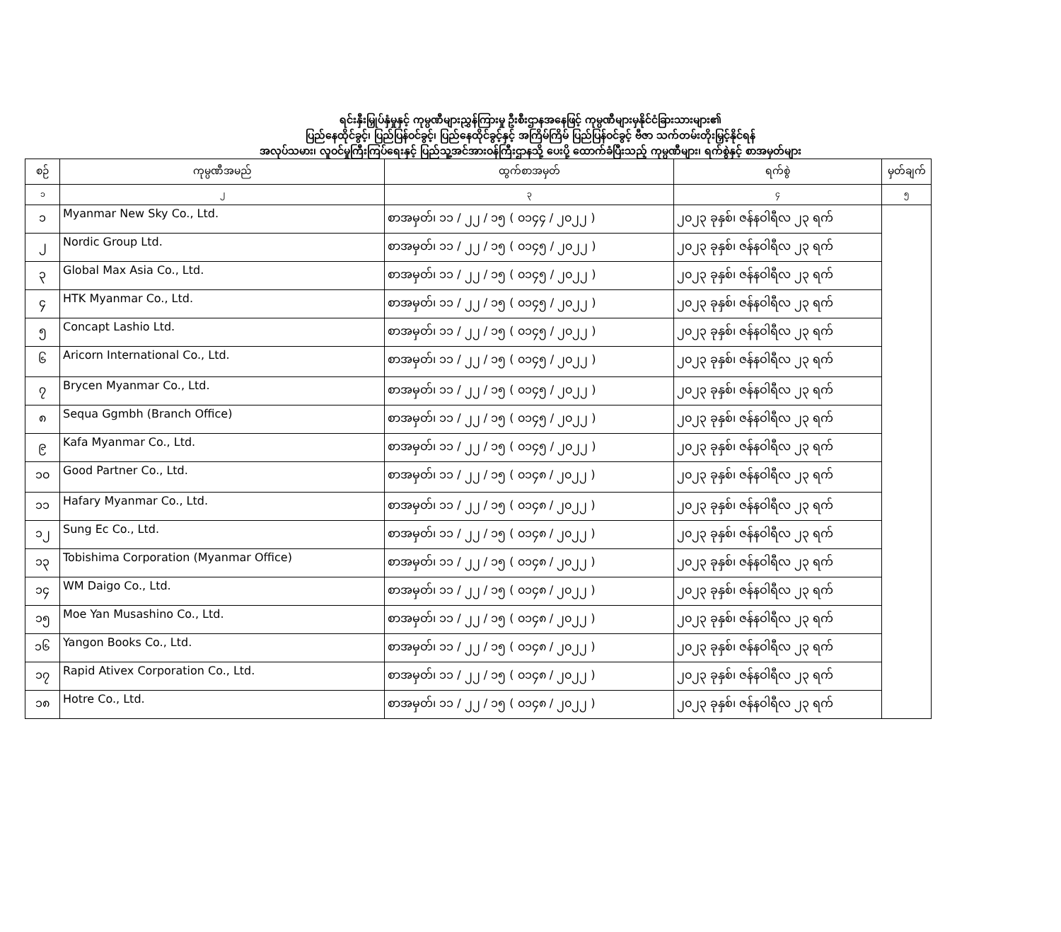ရင်းနှီးမြှုပ်နှံမှုနှင့် ကုမ္ပဏီများညွှန်ကြားမှု ဦးစီးဌာနအနေဖြင့် ကုမ္ပဏီများမှနိုင်ငံခြားသားများ၏
ပြည်နေထိုင်ခွင့်၊ ပြည်ပြန်ဝင်ခွင့်၊ ပြည်နေထိုင်ခွင့်နှင့် အကြိမ်ကြိမ် ပြည်ပြန်ဝင်ခွင့် ဗီဇာ သက်တမ်းတိုးမြှင့်နိုင်ရန်
အလုပ်သမား၊ လူဝင်မှုကြီးကြပ်ရေးနှင့် ပြည်သူ့အင်အားဝန်ကြီးဌာနသို့ ပေးပို့ ထောက်ခံပြီးသည့် ကုမ္ပဏီများ၊ ရက်စွဲနှင့် စာအမှတ်များ
| စဉ် | ကုမ္ပဏီအမည် | ထွက်စာအမှတ် | ရက်စွဲ | မှတ်ချက် |
| --- | --- | --- | --- | --- |
| ၁ | ၂ | ၃ | ၄ | ၅ |
| ၁ | Myanmar New Sky Co., Ltd. | စာအမှတ်၊ ၁၁ / ၂၂ / ၁၅ ( ၀၁၄၄ / ၂၀၂၂ ) | ၂၀၂၃ ခုနှစ်၊ ဇန်နဝါရီလ ၂၃ ရက် | |
| ၂ | Nordic Group Ltd. | စာအမှတ်၊ ၁၁ / ၂၂ / ၁၅ ( ၀၁၄၅ / ၂၀၂၂ ) | ၂၀၂၃ ခုနှစ်၊ ဇန်နဝါရီလ ၂၃ ရက် | |
| ၃ | Global Max Asia Co., Ltd. | စာအမှတ်၊ ၁၁ / ၂၂ / ၁၅ ( ၀၁၄၅ / ၂၀၂၂ ) | ၂၀၂၃ ခုနှစ်၊ ဇန်နဝါရီလ ၂၃ ရက် | |
| ၄ | HTK Myanmar Co., Ltd. | စာအမှတ်၊ ၁၁ / ၂၂ / ၁၅ ( ၀၁၄၅ / ၂၀၂၂ ) | ၂၀၂၃ ခုနှစ်၊ ဇန်နဝါရီလ ၂၃ ရက် | |
| ၅ | Concapt Lashio Ltd. | စာအမှတ်၊ ၁၁ / ၂၂ / ၁၅ ( ၀၁၄၅ / ၂၀၂၂ ) | ၂၀၂၃ ခုနှစ်၊ ဇန်နဝါရီလ ၂၃ ရက် | |
| ၆ | Aricorn International Co., Ltd. | စာအမှတ်၊ ၁၁ / ၂၂ / ၁၅ ( ၀၁၄၅ / ၂၀၂၂ ) | ၂၀၂၃ ခုနှစ်၊ ဇန်နဝါရီလ ၂၃ ရက် | |
| ၇ | Brycen Myanmar Co., Ltd. | စာအမှတ်၊ ၁၁ / ၂၂ / ၁၅ ( ၀၁၄၅ / ၂၀၂၂ ) | ၂၀၂၃ ခုနှစ်၊ ဇန်နဝါရီလ ၂၃ ရက် | |
| ၈ | Sequa Ggmbh (Branch Office) | စာအမှတ်၊ ၁၁ / ၂၂ / ၁၅ ( ၀၁၄၅ / ၂၀၂၂ ) | ၂၀၂၃ ခုနှစ်၊ ဇန်နဝါရီလ ၂၃ ရက် | |
| ၉ | Kafa Myanmar Co., Ltd. | စာအမှတ်၊ ၁၁ / ၂၂ / ၁၅ ( ၀၁၄၅ / ၂၀၂၂ ) | ၂၀၂၃ ခုနှစ်၊ ဇန်နဝါရီလ ၂၃ ရက် | |
| ၁၀ | Good Partner Co., Ltd. | စာအမှတ်၊ ၁၁ / ၂၂ / ၁၅ ( ၀၁၄၈ / ၂၀၂၂ ) | ၂၀၂၃ ခုနှစ်၊ ဇန်နဝါရီလ ၂၃ ရက် | |
| ၁၁ | Hafary Myanmar Co., Ltd. | စာအမှတ်၊ ၁၁ / ၂၂ / ၁၅ ( ၀၁၄၈ / ၂၀၂၂ ) | ၂၀၂၃ ခုနှစ်၊ ဇန်နဝါရီလ ၂၃ ရက် | |
| ၁၂ | Sung Ec Co., Ltd. | စာအမှတ်၊ ၁၁ / ၂၂ / ၁၅ ( ၀၁၄၈ / ၂၀၂၂ ) | ၂၀၂၃ ခုနှစ်၊ ဇန်နဝါရီလ ၂၃ ရက် | |
| ၁၃ | Tobishima Corporation (Myanmar Office) | စာအမှတ်၊ ၁၁ / ၂၂ / ၁၅ ( ၀၁၄၈ / ၂၀၂၂ ) | ၂၀၂၃ ခုနှစ်၊ ဇန်နဝါရီလ ၂၃ ရက် | |
| ၁၄ | WM Daigo Co., Ltd. | စာအမှတ်၊ ၁၁ / ၂၂ / ၁၅ ( ၀၁၄၈ / ၂၀၂၂ ) | ၂၀၂၃ ခုနှစ်၊ ဇန်နဝါရီလ ၂၃ ရက် | |
| ၁၅ | Moe Yan Musashino Co., Ltd. | စာအမှတ်၊ ၁၁ / ၂၂ / ၁၅ ( ၀၁၄၈ / ၂၀၂၂ ) | ၂၀၂၃ ခုနှစ်၊ ဇန်နဝါရီလ ၂၃ ရက် | |
| ၁၆ | Yangon Books Co., Ltd. | စာအမှတ်၊ ၁၁ / ၂၂ / ၁၅ ( ၀၁၄၈ / ၂၀၂၂ ) | ၂၀၂၃ ခုနှစ်၊ ဇန်နဝါရီလ ၂၃ ရက် | |
| ၁၇ | Rapid Ativex Corporation Co., Ltd. | စာအမှတ်၊ ၁၁ / ၂၂ / ၁၅ ( ၀၁၄၈ / ၂၀၂၂ ) | ၂၀၂၃ ခုနှစ်၊ ဇန်နဝါရီလ ၂၃ ရက် | |
| ၁၈ | Hotre Co., Ltd. | စာအမှတ်၊ ၁၁ / ၂၂ / ၁၅ ( ၀၁၄၈ / ၂၀၂၂ ) | ၂၀၂၃ ခုနှစ်၊ ဇန်နဝါရီလ ၂၃ ရက် | |